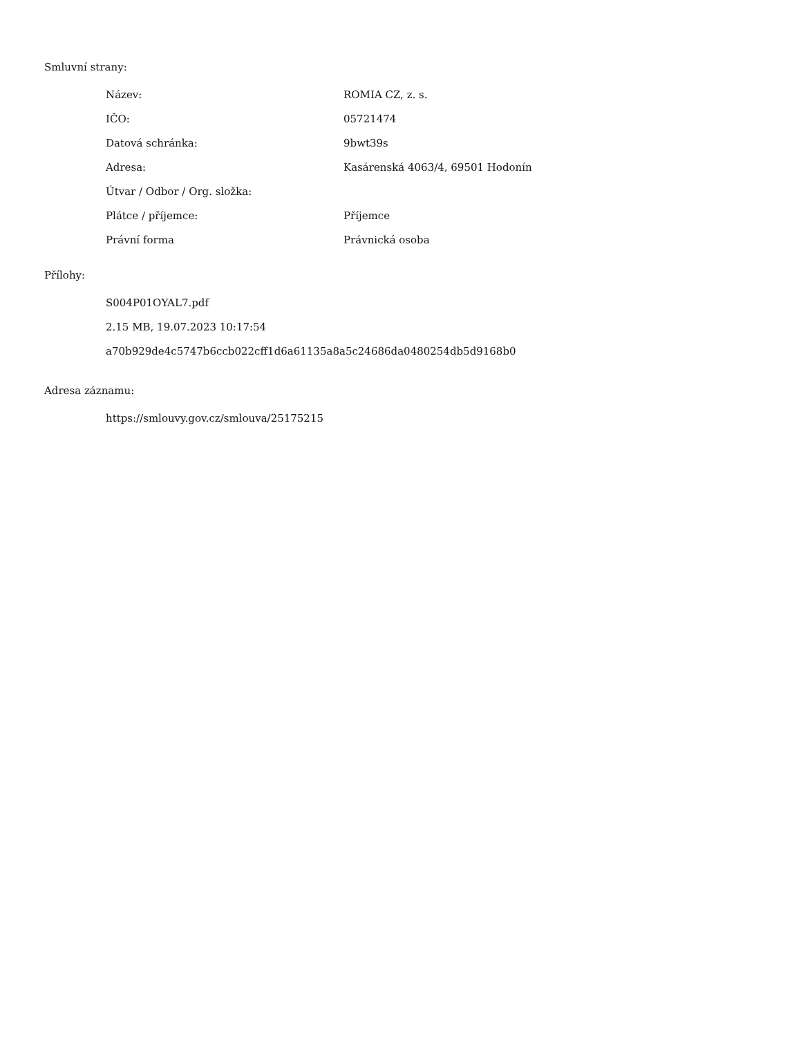Smluvní strany:
| Název: | ROMIA CZ, z. s. |
| IČO: | 05721474 |
| Datová schránka: | 9bwt39s |
| Adresa: | Kasárenská 4063/4, 69501 Hodonín |
| Útvar / Odbor / Org. složka: | |
| Plátce / příjemce: | Příjemce |
| Právní forma | Právnická osoba |
Přílohy:
S004P01OYAL7.pdf
2.15 MB, 19.07.2023 10:17:54
a70b929de4c5747b6ccb022cff1d6a61135a8a5c24686da0480254db5d9168b0
Adresa záznamu:
https://smlouvy.gov.cz/smlouva/25175215